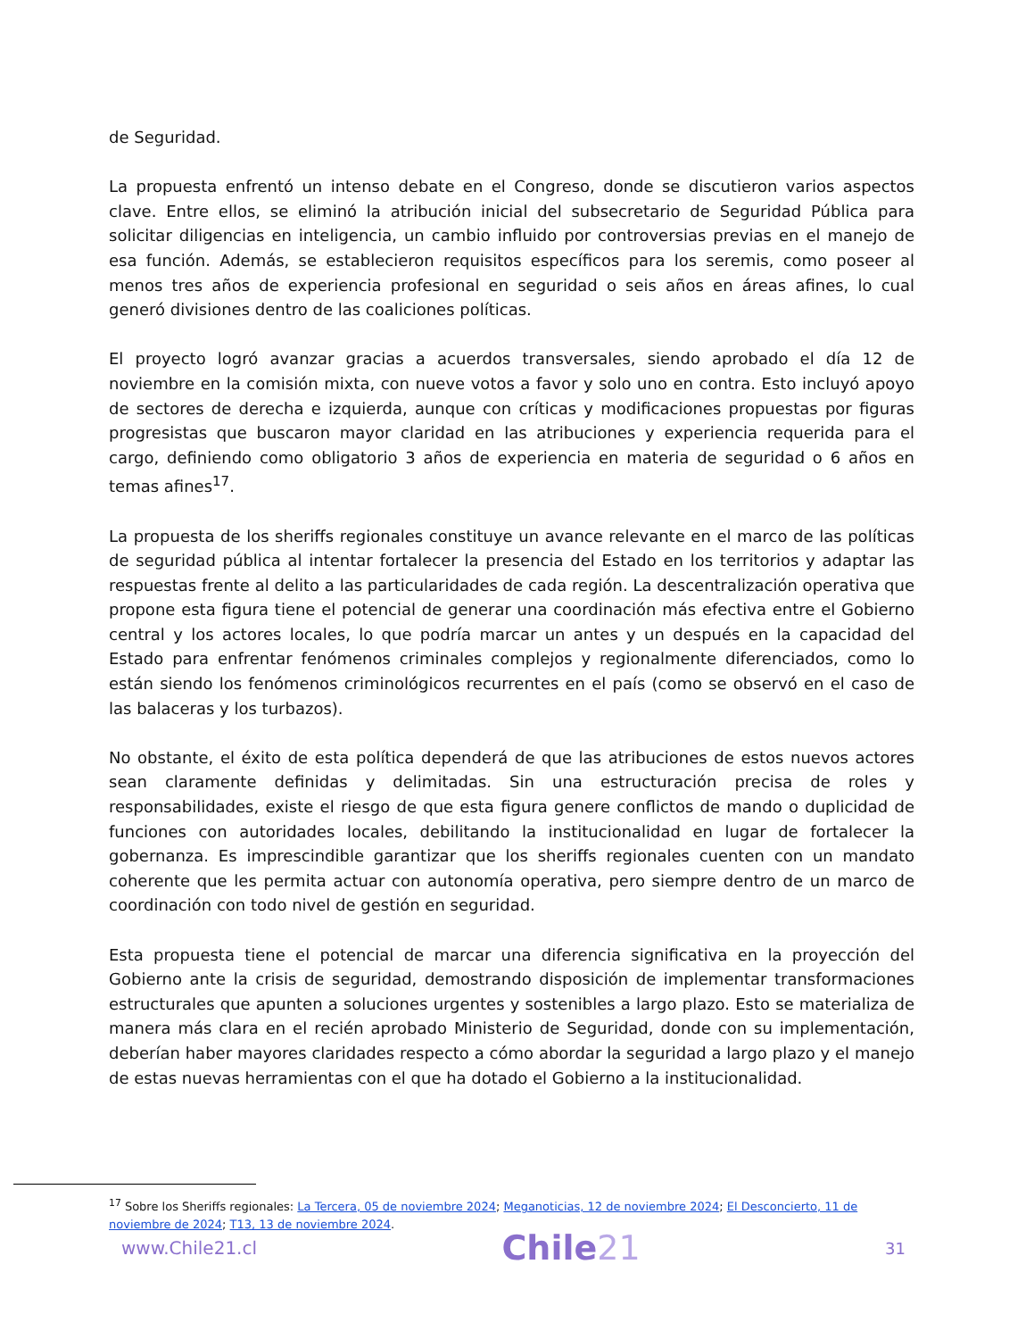de Seguridad.
La propuesta enfrentó un intenso debate en el Congreso, donde se discutieron varios aspectos clave. Entre ellos, se eliminó la atribución inicial del subsecretario de Seguridad Pública para solicitar diligencias en inteligencia, un cambio influido por controversias previas en el manejo de esa función. Además, se establecieron requisitos específicos para los seremis, como poseer al menos tres años de experiencia profesional en seguridad o seis años en áreas afines, lo cual generó divisiones dentro de las coaliciones políticas.
El proyecto logró avanzar gracias a acuerdos transversales, siendo aprobado el día 12 de noviembre en la comisión mixta, con nueve votos a favor y solo uno en contra. Esto incluyó apoyo de sectores de derecha e izquierda, aunque con críticas y modificaciones propuestas por figuras progresistas que buscaron mayor claridad en las atribuciones y experiencia requerida para el cargo, definiendo como obligatorio 3 años de experiencia en materia de seguridad o 6 años en temas afines<sup>17</sup>.
La propuesta de los sheriffs regionales constituye un avance relevante en el marco de las políticas de seguridad pública al intentar fortalecer la presencia del Estado en los territorios y adaptar las respuestas frente al delito a las particularidades de cada región. La descentralización operativa que propone esta figura tiene el potencial de generar una coordinación más efectiva entre el Gobierno central y los actores locales, lo que podría marcar un antes y un después en la capacidad del Estado para enfrentar fenómenos criminales complejos y regionalmente diferenciados, como lo están siendo los fenómenos criminológicos recurrentes en el país (como se observó en el caso de las balaceras y los turbazos).
No obstante, el éxito de esta política dependerá de que las atribuciones de estos nuevos actores sean claramente definidas y delimitadas. Sin una estructuración precisa de roles y responsabilidades, existe el riesgo de que esta figura genere conflictos de mando o duplicidad de funciones con autoridades locales, debilitando la institucionalidad en lugar de fortalecer la gobernanza. Es imprescindible garantizar que los sheriffs regionales cuenten con un mandato coherente que les permita actuar con autonomía operativa, pero siempre dentro de un marco de coordinación con todo nivel de gestión en seguridad.
Esta propuesta tiene el potencial de marcar una diferencia significativa en la proyección del Gobierno ante la crisis de seguridad, demostrando disposición de implementar transformaciones estructurales que apunten a soluciones urgentes y sostenibles a largo plazo. Esto se materializa de manera más clara en el recién aprobado Ministerio de Seguridad, donde con su implementación, deberían haber mayores claridades respecto a cómo abordar la seguridad a largo plazo y el manejo de estas nuevas herramientas con el que ha dotado el Gobierno a la institucionalidad.
<sup>17</sup> Sobre los Sheriffs regionales: La Tercera, 05 de noviembre 2024; Meganoticias, 12 de noviembre 2024; El Desconcierto, 11 de noviembre de 2024; T13, 13 de noviembre 2024.
www.Chile21.cl
Chile21
31